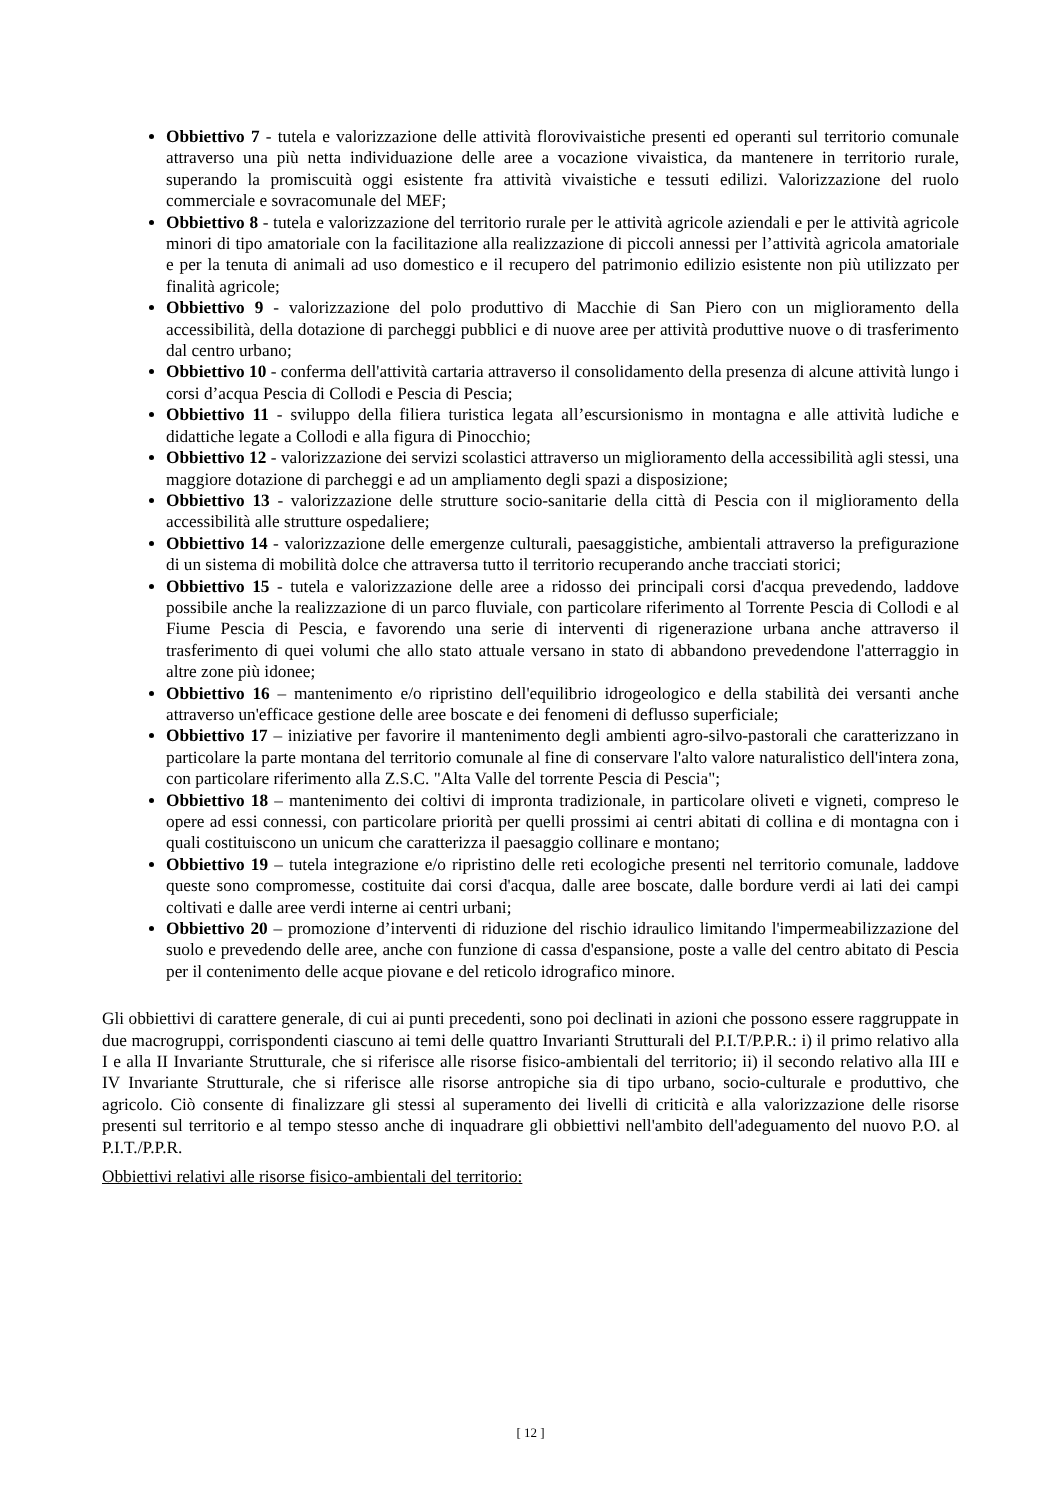Obbiettivo 7 - tutela e valorizzazione delle attività florovivaistiche presenti ed operanti sul territorio comunale attraverso una più netta individuazione delle aree a vocazione vivaistica, da mantenere in territorio rurale, superando la promiscuità oggi esistente fra attività vivaistiche e tessuti edilizi. Valorizzazione del ruolo commerciale e sovracomunale del MEF;
Obbiettivo 8 - tutela e valorizzazione del territorio rurale per le attività agricole aziendali e per le attività agricole minori di tipo amatoriale con la facilitazione alla realizzazione di piccoli annessi per l’attività agricola amatoriale e per la tenuta di animali ad uso domestico e il recupero del patrimonio edilizio esistente non più utilizzato per finalità agricole;
Obbiettivo 9 - valorizzazione del polo produttivo di Macchie di San Piero con un miglioramento della accessibilità, della dotazione di parcheggi pubblici e di nuove aree per attività produttive nuove o di trasferimento dal centro urbano;
Obbiettivo 10 - conferma dell'attività cartaria attraverso il consolidamento della presenza di alcune attività lungo i corsi d’acqua Pescia di Collodi e Pescia di Pescia;
Obbiettivo 11 - sviluppo della filiera turistica legata all’escursionismo in montagna e alle attività ludiche e didattiche legate a Collodi e alla figura di Pinocchio;
Obbiettivo 12 - valorizzazione dei servizi scolastici attraverso un miglioramento della accessibilità agli stessi, una maggiore dotazione di parcheggi e ad un ampliamento degli spazi a disposizione;
Obbiettivo 13 - valorizzazione delle strutture socio-sanitarie della città di Pescia con il miglioramento della accessibilità alle strutture ospedaliere;
Obbiettivo 14 - valorizzazione delle emergenze culturali, paesaggistiche, ambientali attraverso la prefigurazione di un sistema di mobilità dolce che attraversa tutto il territorio recuperando anche tracciati storici;
Obbiettivo 15 - tutela e valorizzazione delle aree a ridosso dei principali corsi d'acqua prevedendo, laddove possibile anche la realizzazione di un parco fluviale, con particolare riferimento al Torrente Pescia di Collodi e al Fiume Pescia di Pescia, e favorendo una serie di interventi di rigenerazione urbana anche attraverso il trasferimento di quei volumi che allo stato attuale versano in stato di abbandono prevedendone l'atterraggio in altre zone più idonee;
Obbiettivo 16 – mantenimento e/o ripristino dell'equilibrio idrogeologico e della stabilità dei versanti anche attraverso un'efficace gestione delle aree boscate e dei fenomeni di deflusso superficiale;
Obbiettivo 17 – iniziative per favorire il mantenimento degli ambienti agro-silvo-pastorali che caratterizzano in particolare la parte montana del territorio comunale al fine di conservare l'alto valore naturalistico dell'intera zona, con particolare riferimento alla Z.S.C. "Alta Valle del torrente Pescia di Pescia";
Obbiettivo 18 – mantenimento dei coltivi di impronta tradizionale, in particolare oliveti e vigneti, compreso le opere ad essi connessi, con particolare priorità per quelli prossimi ai centri abitati di collina e di montagna con i quali costituiscono un unicum che caratterizza il paesaggio collinare e montano;
Obbiettivo 19 – tutela integrazione e/o ripristino delle reti ecologiche presenti nel territorio comunale, laddove queste sono compromesse, costituite dai corsi d'acqua, dalle aree boscate, dalle bordure verdi ai lati dei campi coltivati e dalle aree verdi interne ai centri urbani;
Obbiettivo 20 – promozione d’interventi di riduzione del rischio idraulico limitando l'impermeabilizzazione del suolo e prevedendo delle aree, anche con funzione di cassa d'espansione, poste a valle del centro abitato di Pescia per il contenimento delle acque piovane e del reticolo idrografico minore.
Gli obbiettivi di carattere generale, di cui ai punti precedenti, sono poi declinati in azioni che possono essere raggruppate in due macrogruppi, corrispondenti ciascuno ai temi delle quattro Invarianti Strutturali del P.I.T/P.P.R.: i) il primo relativo alla I e alla II Invariante Strutturale, che si riferisce alle risorse fisico-ambientali del territorio; ii) il secondo relativo alla III e IV Invariante Strutturale, che si riferisce alle risorse antropiche sia di tipo urbano, socio-culturale e produttivo, che agricolo. Ciò consente di finalizzare gli stessi al superamento dei livelli di criticità e alla valorizzazione delle risorse presenti sul territorio e al tempo stesso anche di inquadrare gli obbiettivi nell'ambito dell'adeguamento del nuovo P.O. al P.I.T./P.P.R.
Obbiettivi relativi alle risorse fisico-ambientali del territorio:
[ 12 ]